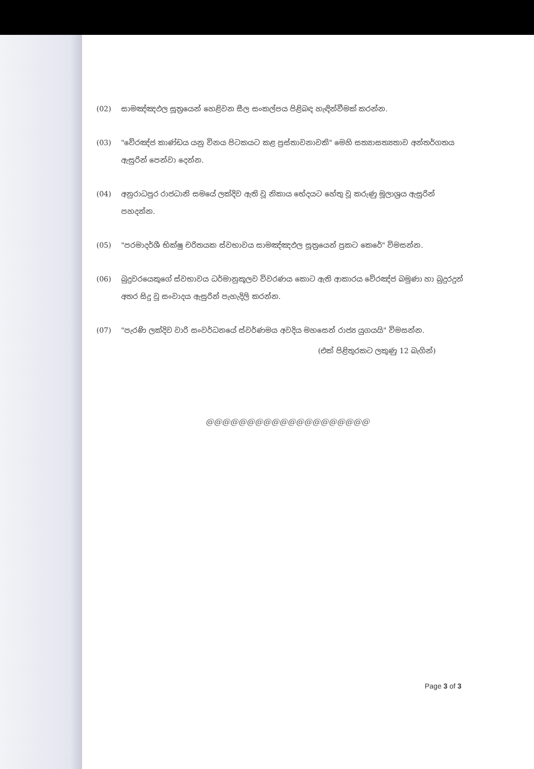(02) සාමඤ්ඤඵල සූත්‍රයෙන් හෙළිවන සීල සංකල්පය පිළිබඳ හැඳින්වීමක් කරන්න.
(03) "වේරඤ්ජ කාණ්ඩය යනු විනය පිටකයට කළ ප්‍රස්තාවනාවකි" මෙහි සත්‍යාසත්‍යතාව අන්තර්ගතය ඇසුරින් පෙන්වා දෙන්න.
(04) අනුරාධපුර රාජධානි සමයේ ලක්දිව ඇති වූ නිකාය භේදයට හේතු වූ කරුණු මූලාශ්‍රය ඇසුරින් පහදන්න.
(05) "පරමාදර්ශී භික්ෂු චරිතයක ස්වභාවය සාමඤ්ඤඵල සූත්‍රයෙන් ප්‍රකට කෙරේ" විමසන්න.
(06) බුදුවරයෙකුගේ ස්වභාවය ධර්මානුකූලව විවරණය කොට ඇති ආකාරය වේරඤ්ජ බමුණා හා බුදුරදුන් අතර සිදු වූ සංවාදය ඇසුරින් පැහැදිලි කරන්න.
(07) "පැරණි ලක්දිව වාරි සංවර්ධනයේ ස්වර්ණමය අවදිය මහසෙන් රාජ්‍ය යුගයයි" විමසන්න.
(එක් පිළිතුරකට ලකුණු 12 බැගින්)
@@@@@@@@@@@@@@@@@@@@
Page 3 of 3